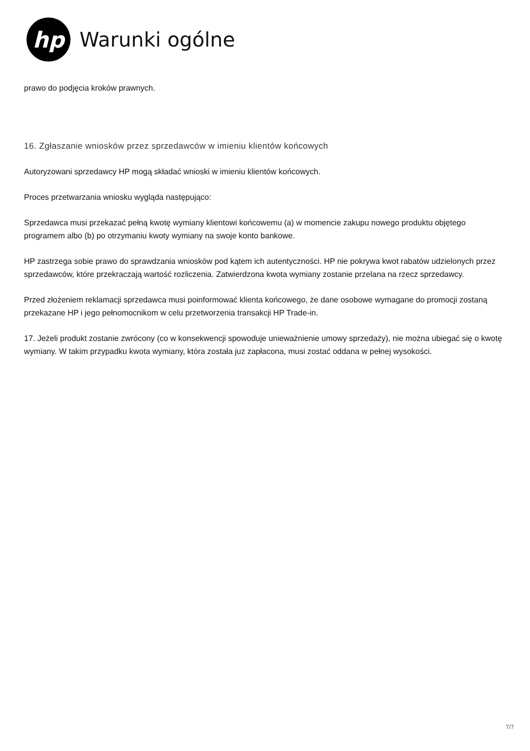hp
Warunki ogólne
prawo do podjęcia kroków prawnych.
16. Zgłaszanie wniosków przez sprzedawców w imieniu klientów końcowych
Autoryzowani sprzedawcy HP mogą składać wnioski w imieniu klientów końcowych.
Proces przetwarzania wniosku wygląda następująco:
Sprzedawca musi przekazać pełną kwotę wymiany klientowi końcowemu (a) w momencie zakupu nowego produktu objętego programem albo (b) po otrzymaniu kwoty wymiany na swoje konto bankowe.
HP zastrzega sobie prawo do sprawdzania wniosków pod kątem ich autentyczności. HP nie pokrywa kwot rabatów udzielonych przez sprzedawców, które przekraczają wartość rozliczenia. Zatwierdzona kwota wymiany zostanie przelana na rzecz sprzedawcy.
Przed złożeniem reklamacji sprzedawca musi poinformować klienta końcowego, że dane osobowe wymagane do promocji zostaną przekazane HP i jego pełnomocnikom w celu przetworzenia transakcji HP Trade-in.
17. Jeżeli produkt zostanie zwrócony (co w konsekwencji spowoduje unieważnienie umowy sprzedaży), nie można ubiegać się o kwotę wymiany. W takim przypadku kwota wymiany, która została juz zapłacona, musi zostać oddana w pełnej wysokości.
7/7